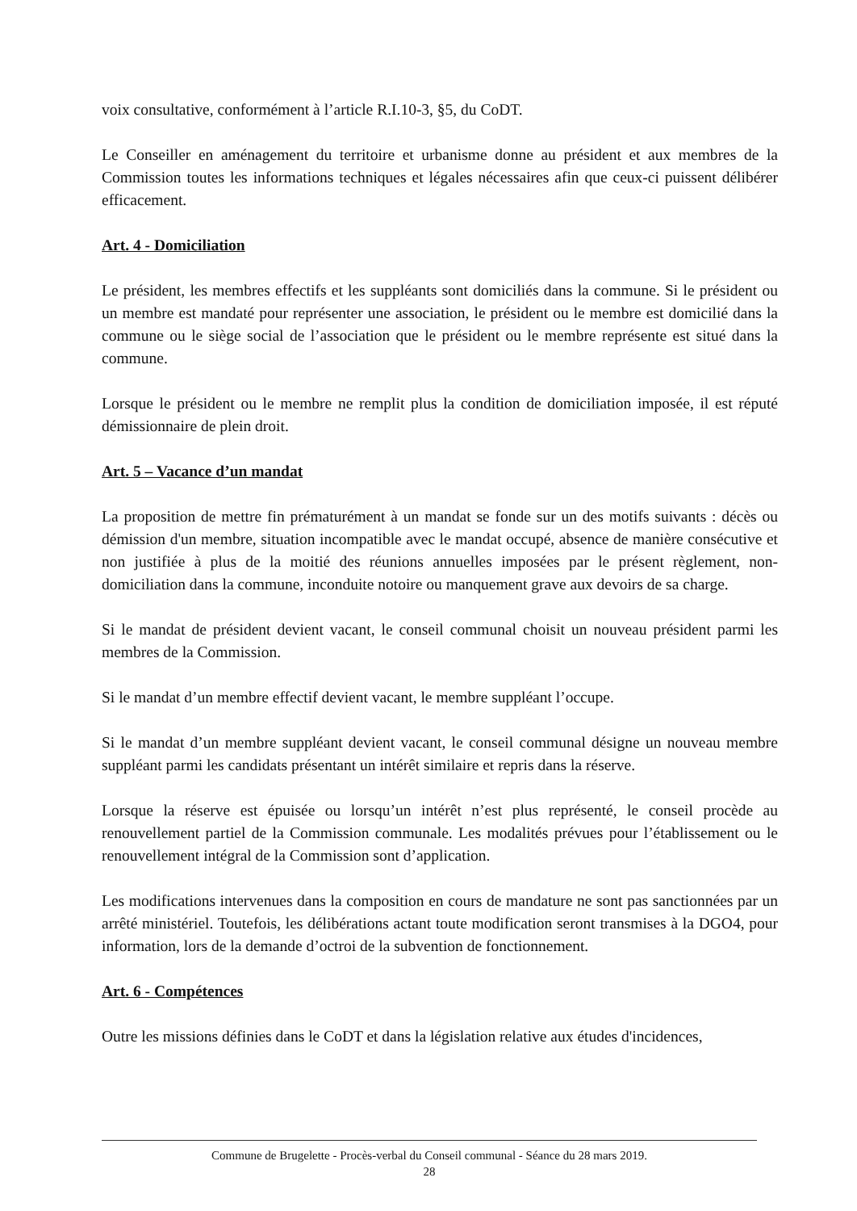voix consultative, conformément à l’article R.I.10-3, §5, du CoDT.
Le Conseiller en aménagement du territoire et urbanisme donne au président et aux membres de la Commission toutes les informations techniques et légales nécessaires afin que ceux-ci puissent délibérer efficacement.
Art. 4 - Domiciliation
Le président, les membres effectifs et les suppléants sont domiciliés dans la commune. Si le président ou un membre est mandaté pour représenter une association, le président ou le membre est domicilié dans la commune ou le siège social de l’association que le président ou le membre représente est situé dans la commune.
Lorsque le président ou le membre ne remplit plus la condition de domiciliation imposée, il est réputé démissionnaire de plein droit.
Art. 5 – Vacance d’un mandat
La proposition de mettre fin prématurément à un mandat se fonde sur un des motifs suivants : décès ou démission d'un membre, situation incompatible avec le mandat occupé, absence de manière consécutive et non justifiée à plus de la moitié des réunions annuelles imposées par le présent règlement, non-domiciliation dans la commune, inconduite notoire ou manquement grave aux devoirs de sa charge.
Si le mandat de président devient vacant, le conseil communal choisit un nouveau président parmi les membres de la Commission.
Si le mandat d’un membre effectif devient vacant, le membre suppléant l’occupe.
Si le mandat d’un membre suppléant devient vacant, le conseil communal désigne un nouveau membre suppléant parmi les candidats présentant un intérêt similaire et repris dans la réserve.
Lorsque la réserve est épuisée ou lorsqu’un intérêt n’est plus représenté, le conseil procède au renouvellement partiel de la Commission communale. Les modalités prévues pour l’établissement ou le renouvellement intégral de la Commission sont d’application.
Les modifications intervenues dans la composition en cours de mandature ne sont pas sanctionnées par un arrêté ministériel. Toutefois, les délibérations actant toute modification seront transmises à la DGO4, pour information, lors de la demande d’octroi de la subvention de fonctionnement.
Art. 6 - Compétences
Outre les missions définies dans le CoDT et dans la législation relative aux études d'incidences,
Commune de Brugelette - Procès-verbal du Conseil communal - Séance du 28 mars 2019.
28